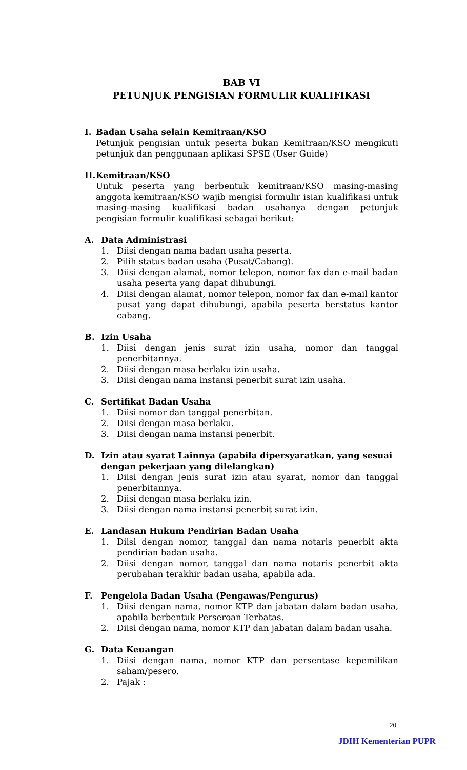BAB VI
PETUNJUK PENGISIAN FORMULIR KUALIFIKASI
I. Badan Usaha selain Kemitraan/KSO
Petunjuk pengisian untuk peserta bukan Kemitraan/KSO mengikuti petunjuk dan penggunaan aplikasi SPSE (User Guide)
II. Kemitraan/KSO
Untuk peserta yang berbentuk kemitraan/KSO masing-masing anggota kemitraan/KSO wajib mengisi formulir isian kualifikasi untuk masing-masing kualifikasi badan usahanya dengan petunjuk pengisian formulir kualifikasi sebagai berikut:
A. Data Administrasi
1. Diisi dengan nama badan usaha peserta.
2. Pilih status badan usaha (Pusat/Cabang).
3. Diisi dengan alamat, nomor telepon, nomor fax dan e-mail badan usaha peserta yang dapat dihubungi.
4. Diisi dengan alamat, nomor telepon, nomor fax dan e-mail kantor pusat yang dapat dihubungi, apabila peserta berstatus kantor cabang.
B. Izin Usaha
1. Diisi dengan jenis surat izin usaha, nomor dan tanggal penerbitannya.
2. Diisi dengan masa berlaku izin usaha.
3. Diisi dengan nama instansi penerbit surat izin usaha.
C. Sertifikat Badan Usaha
1. Diisi nomor dan tanggal penerbitan.
2. Diisi dengan masa berlaku.
3. Diisi dengan nama instansi penerbit.
D. Izin atau syarat Lainnya (apabila dipersyaratkan, yang sesuai dengan pekerjaan yang dilelangkan)
1. Diisi dengan jenis surat izin atau syarat, nomor dan tanggal penerbitannya.
2. Diisi dengan masa berlaku izin.
3. Diisi dengan nama instansi penerbit surat izin.
E. Landasan Hukum Pendirian Badan Usaha
1. Diisi dengan nomor, tanggal dan nama notaris penerbit akta pendirian badan usaha.
2. Diisi dengan nomor, tanggal dan nama notaris penerbit akta perubahan terakhir badan usaha, apabila ada.
F. Pengelola Badan Usaha (Pengawas/Pengurus)
1. Diisi dengan nama, nomor KTP dan jabatan dalam badan usaha, apabila berbentuk Perseroan Terbatas.
2. Diisi dengan nama, nomor KTP dan jabatan dalam badan usaha.
G. Data Keuangan
1. Diisi dengan nama, nomor KTP dan persentase kepemilikan saham/pesero.
2. Pajak :
20
JDIH Kementerian PUPR